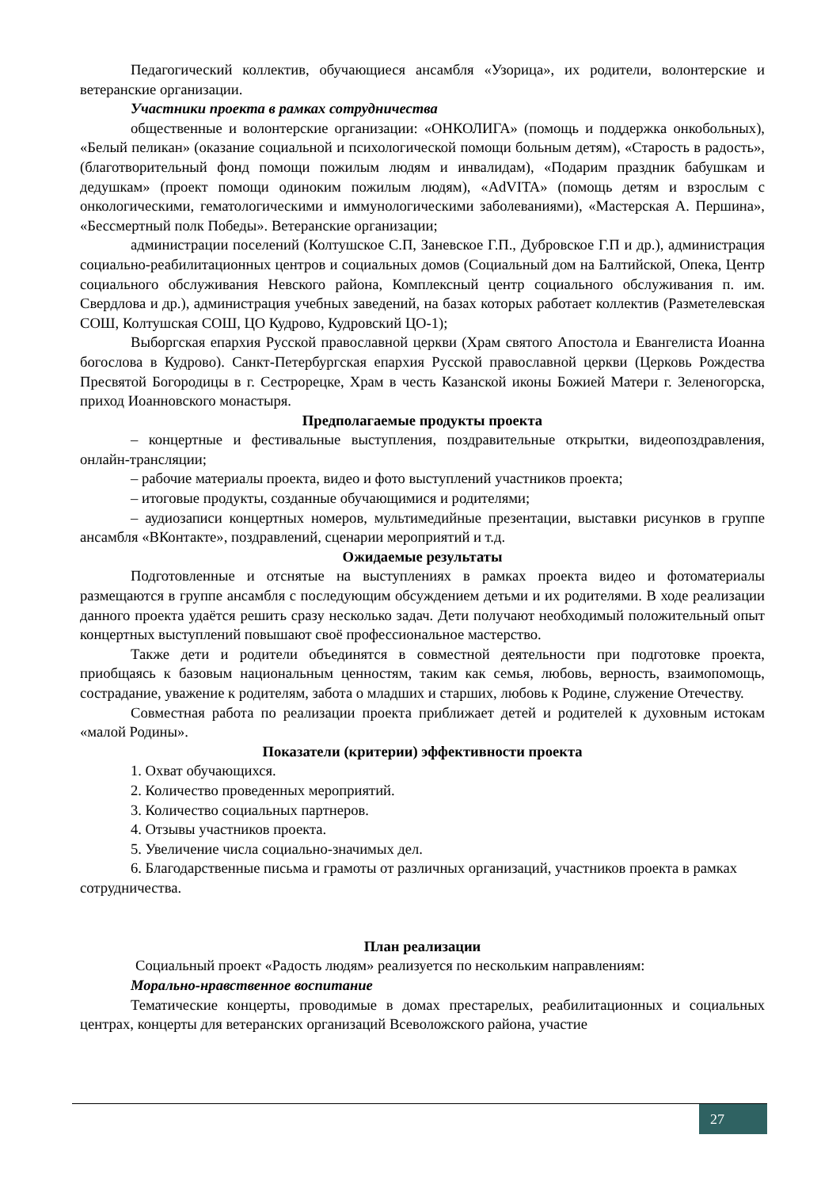Педагогический коллектив, обучающиеся ансамбля «Узорица», их родители, волонтерские и ветеранские организации.
Участники проекта в рамках сотрудничества
общественные и волонтерские организации: «ОНКОЛИГА» (помощь и поддержка онкобольных), «Белый пеликан» (оказание социальной и психологической помощи больным детям), «Старость в радость», (благотворительный фонд помощи пожилым людям и инвалидам), «Подарим праздник бабушкам и дедушкам» (проект помощи одиноким пожилым людям), «AdVITA» (помощь детям и взрослым с онкологическими, гематологическими и иммунологическими заболеваниями), «Мастерская А. Першина», «Бессмертный полк Победы». Ветеранские организации;
администрации поселений (Колтушское С.П, Заневское Г.П., Дубровское Г.П и др.), администрация социально-реабилитационных центров и социальных домов (Социальный дом на Балтийской, Опека, Центр социального обслуживания Невского района, Комплексный центр социального обслуживания п. им. Свердлова и др.), администрация учебных заведений, на базах которых работает коллектив (Разметелевская СОШ, Колтушская СОШ, ЦО Кудрово, Кудровский ЦО-1);
Выборгская епархия Русской православной церкви (Храм святого Апостола и Евангелиста Иоанна богослова в Кудрово). Санкт-Петербургская епархия Русской православной церкви (Церковь Рождества Пресвятой Богородицы в г. Сестрорецке, Храм в честь Казанской иконы Божией Матери г. Зеленогорска, приход Иоанновского монастыря.
Предполагаемые продукты проекта
– концертные и фестивальные выступления, поздравительные открытки, видеопоздравления, онлайн-трансляции;
– рабочие материалы проекта, видео и фото выступлений участников проекта;
– итоговые продукты, созданные обучающимися и родителями;
– аудиозаписи концертных номеров, мультимедийные презентации, выставки рисунков в группе ансамбля «ВКонтакте», поздравлений, сценарии мероприятий и т.д.
Ожидаемые результаты
Подготовленные и отснятые на выступлениях в рамках проекта видео и фотоматериалы размещаются в группе ансамбля с последующим обсуждением детьми и их родителями. В ходе реализации данного проекта удаётся решить сразу несколько задач. Дети получают необходимый положительный опыт концертных выступлений повышают своё профессиональное мастерство.
Также дети и родители объединятся в совместной деятельности при подготовке проекта, приобщаясь к базовым национальным ценностям, таким как семья, любовь, верность, взаимопомощь, сострадание, уважение к родителям, забота о младших и старших, любовь к Родине, служение Отечеству.
Совместная работа по реализации проекта приближает детей и родителей к духовным истокам «малой Родины».
Показатели (критерии) эффективности проекта
1. Охват обучающихся.
2. Количество проведенных мероприятий.
3. Количество социальных партнеров.
4. Отзывы участников проекта.
5. Увеличение числа социально-значимых дел.
6. Благодарственные письма и грамоты от различных организаций, участников проекта в рамках сотрудничества.
План реализации
Социальный проект «Радость людям» реализуется по нескольким направлениям:
Морально-нравственное воспитание
Тематические концерты, проводимые в домах престарелых, реабилитационных и социальных центрах, концерты для ветеранских организаций Всеволожского района, участие
27